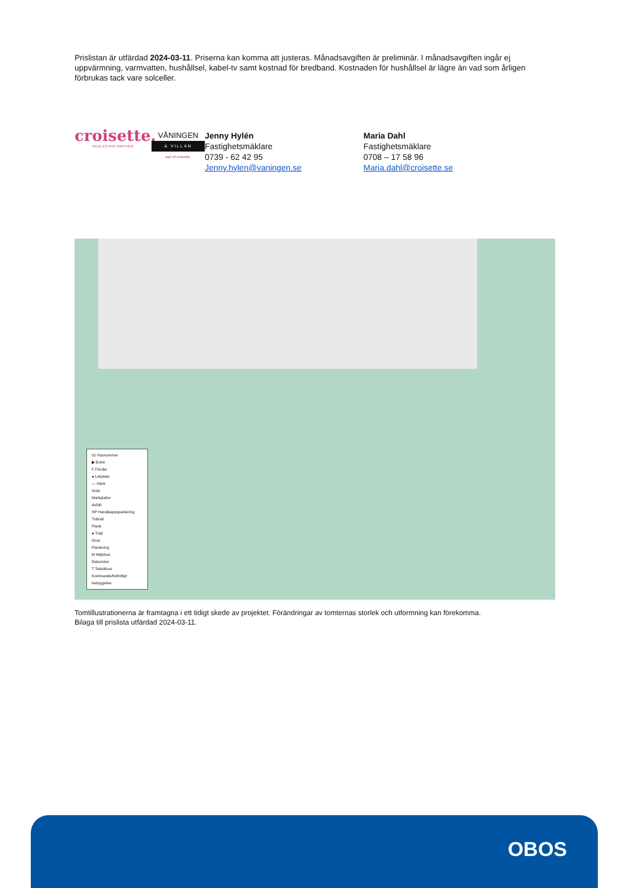Prislistan är utfärdad 2024-03-11. Priserna kan komma att justeras. Månadsavgiften är preliminär. I månadsavgiften ingår ej uppvärmning, varmvatten, hushållsel, kabel-tv samt kostnad för bredband. Kostnaden för hushållsel är lägre än vad som årligen förbrukas tack vare solceller.
croisette.
REAL ESTATE PARTNER
VÅNINGEN
& VILLAN
part of croisette.
Jenny Hylén
Fastighetsmäklare
0739 - 62 42 95
Jenny.hylen@vaningen.se
Maria Dahl
Fastighetsmäklare
0708 – 17 58 96
Maria.dahl@croisette.se
01 Husnummer
▶ Entré
F Förråd
● Lekplats
— Häck
Gräs
Markplattor
Asfalt
HP Handikappsparkering
Trätrall
Plank
● Träd
Grus
Plantering
M Miljöhus
Dekorsten
T Teknikhus
Kommande/befintligt bebyggelse
Tomtillustrationerna är framtagna i ett tidigt skede av projektet. Förändringar av tomternas storlek och utformning kan förekomma.
Bilaga till prislista utfärdad 2024-03-11.
OBOS